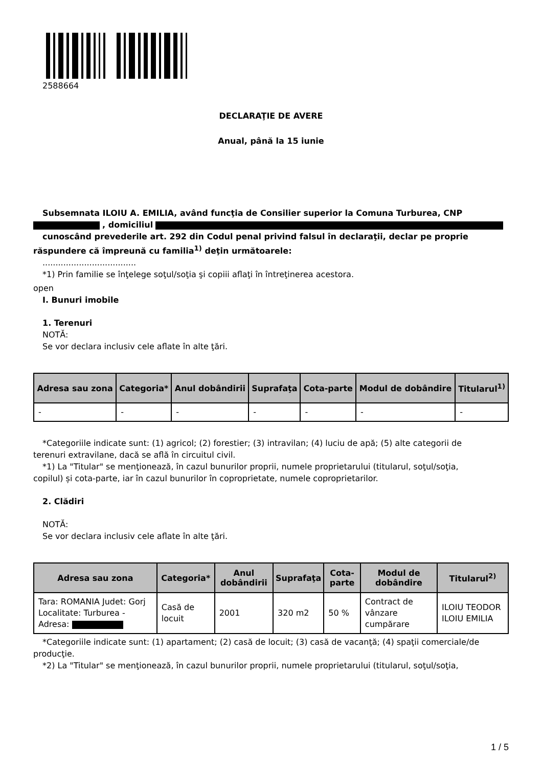2588664
DECLARAŢIE DE AVERE
Anual, până la 15 iunie
Subsemnata ILOIU A. EMILIA, având funcţia de Consilier superior la Comuna Turburea, CNP
, domiciliul
cunoscând prevederile art. 292 din Codul penal privind falsul în declaraţii, declar pe proprie
răspundere că împreună cu familia<sup>1)</sup> deţin următoarele:
....................................
*1) Prin familie se înţelege soţul/soţia şi copiii aflaţi în întreţinerea acestora.
open
I. Bunuri imobile
1. Terenuri
NOTĂ:
Se vor declara inclusiv cele aflate în alte ţări.
| Adresa sau zona | Categoria* | Anul dobândirii | Suprafaţa | Cota-parte | Modul de dobândire | Titularul<sup>1)</sup> |
| --- | --- | --- | --- | --- | --- | --- |
| - | - | - | - | - | - | - |
*Categoriile indicate sunt: (1) agricol; (2) forestier; (3) intravilan; (4) luciu de apă; (5) alte categorii de
terenuri extravilane, dacă se află în circuitul civil.
*1) La "Titular" se menţionează, în cazul bunurilor proprii, numele proprietarului (titularul, soţul/soţia,
copilul) și cota-parte, iar în cazul bunurilor în coproprietate, numele coproprietarilor.
2. Clădiri
NOTĂ:
Se vor declara inclusiv cele aflate în alte ţări.
| Adresa sau zona | Categoria* | Anul dobândirii | Suprafaţa | Cota-parte | Modul de dobândire | Titularul<sup>2)</sup> |
| --- | --- | --- | --- | --- | --- | --- |
| Tara: ROMANIA Judet: Gorj Localitate: Turburea - Adresa: | Casă de locuit | 2001 | 320 m2 | 50 % | Contract de vânzare cumpărare | ILOIU TEODOR ILOIU EMILIA |
*Categoriile indicate sunt: (1) apartament; (2) casă de locuit; (3) casă de vacanţă; (4) spaţii comerciale/de
producţie.
*2) La "Titular" se menţionează, în cazul bunurilor proprii, numele proprietarului (titularul, soţul/soţia,
1 / 5